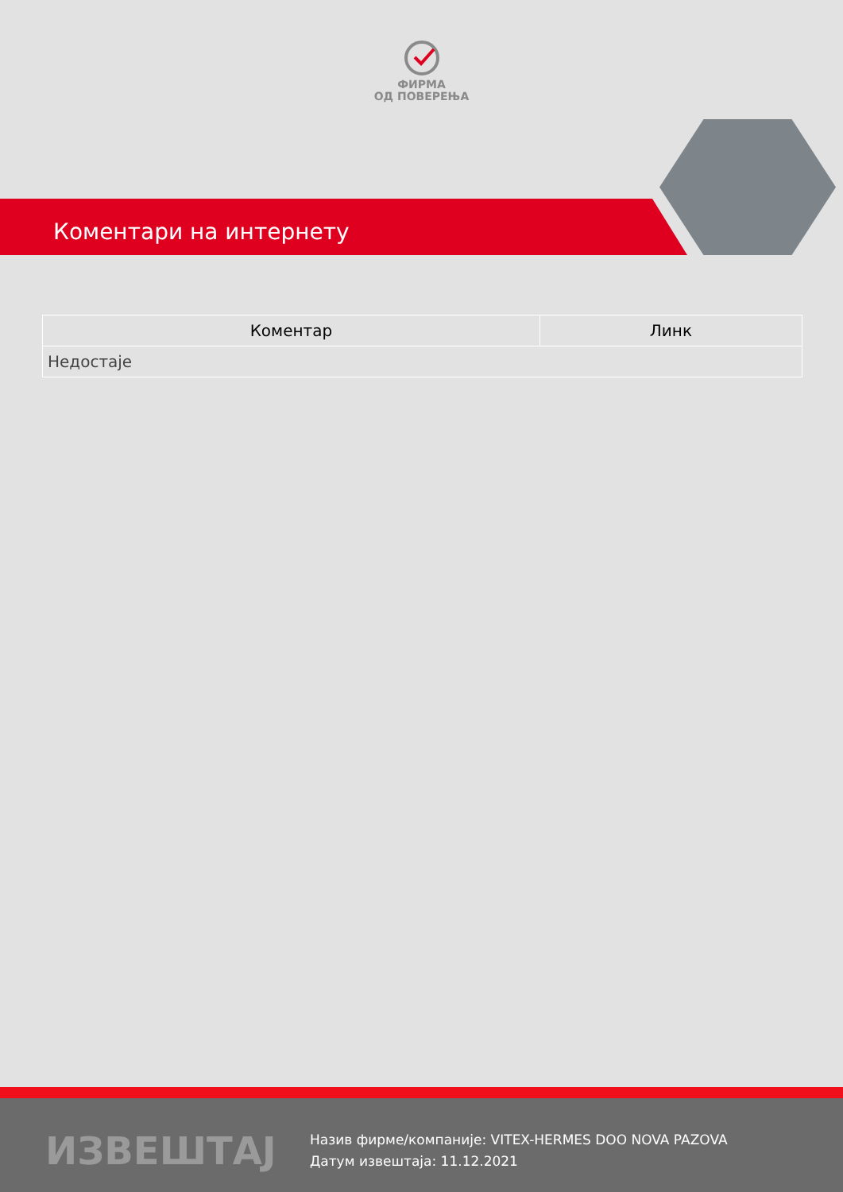ФИРМА
ОД ПОВЕРЕЊА
Коментари на интернету
| Коментар | Линк |
| --- | --- |
| Недостаје | |
ИЗВЕШТАЈ
Назив фирме/компаније: VITEX-HERMES DOO NOVA PAZOVA
Датум извештаја: 11.12.2021